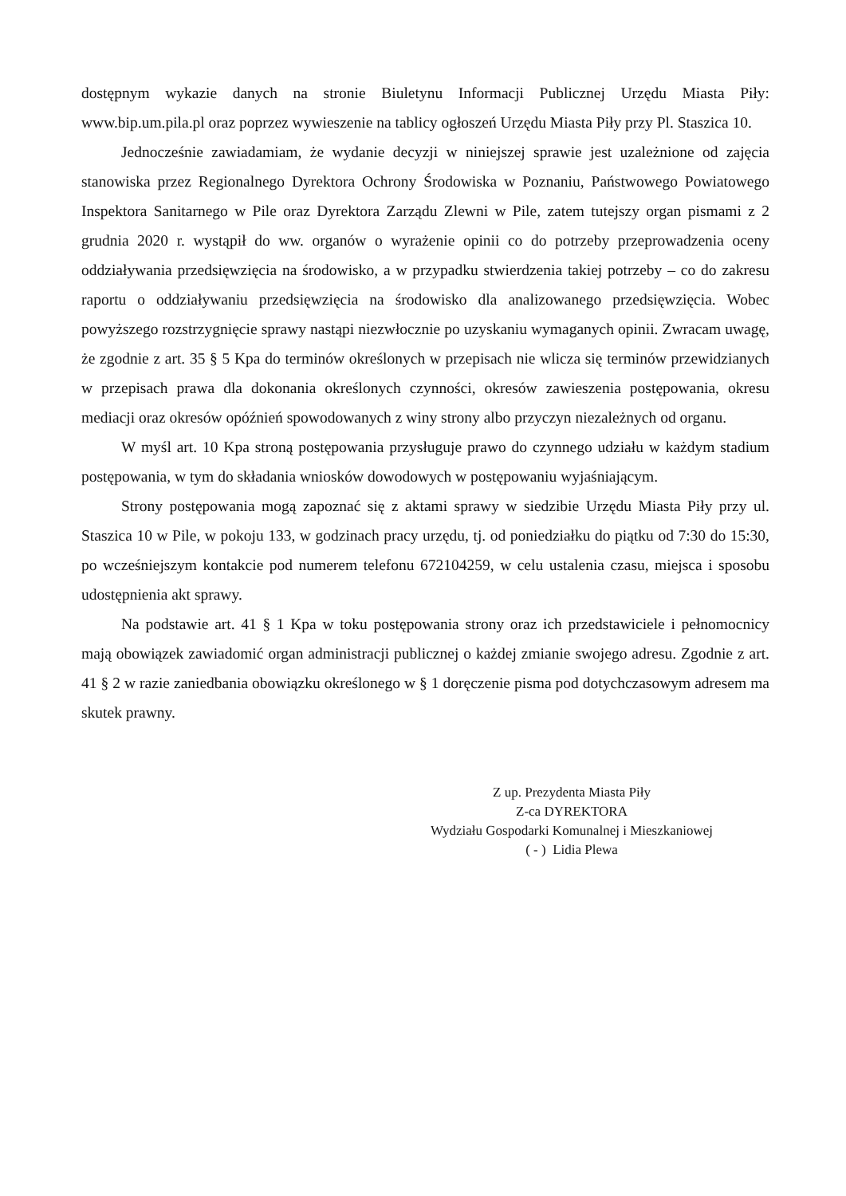dostępnym wykazie danych na stronie Biuletynu Informacji Publicznej Urzędu Miasta Piły: www.bip.um.pila.pl oraz poprzez wywieszenie na tablicy ogłoszeń Urzędu Miasta Piły przy Pl. Staszica 10.
Jednocześnie zawiadamiam, że wydanie decyzji w niniejszej sprawie jest uzależnione od zajęcia stanowiska przez Regionalnego Dyrektora Ochrony Środowiska w Poznaniu, Państwowego Powiatowego Inspektora Sanitarnego w Pile oraz Dyrektora Zarządu Zlewni w Pile, zatem tutejszy organ pismami z 2 grudnia 2020 r. wystąpił do ww. organów o wyrażenie opinii co do potrzeby przeprowadzenia oceny oddziaływania przedsięwzięcia na środowisko, a w przypadku stwierdzenia takiej potrzeby – co do zakresu raportu o oddziaływaniu przedsięwzięcia na środowisko dla analizowanego przedsięwzięcia. Wobec powyższego rozstrzygnięcie sprawy nastąpi niezwłocznie po uzyskaniu wymaganych opinii. Zwracam uwagę, że zgodnie z art. 35 § 5 Kpa do terminów określonych w przepisach nie wlicza się terminów przewidzianych w przepisach prawa dla dokonania określonych czynności, okresów zawieszenia postępowania, okresu mediacji oraz okresów opóźnień spowodowanych z winy strony albo przyczyn niezależnych od organu.
W myśl art. 10 Kpa stroną postępowania przysługuje prawo do czynnego udziału w każdym stadium postępowania, w tym do składania wniosków dowodowych w postępowaniu wyjaśniającym.
Strony postępowania mogą zapoznać się z aktami sprawy w siedzibie Urzędu Miasta Piły przy ul. Staszica 10 w Pile, w pokoju 133, w godzinach pracy urzędu, tj. od poniedziałku do piątku od 7:30 do 15:30, po wcześniejszym kontakcie pod numerem telefonu 672104259, w celu ustalenia czasu, miejsca i sposobu udostępnienia akt sprawy.
Na podstawie art. 41 § 1 Kpa w toku postępowania strony oraz ich przedstawiciele i pełnomocnicy mają obowiązek zawiadomić organ administracji publicznej o każdej zmianie swojego adresu. Zgodnie z art. 41 § 2 w razie zaniedbania obowiązku określonego w § 1 doręczenie pisma pod dotychczasowym adresem ma skutek prawny.
Z up. Prezydenta Miasta Piły
Z-ca DYREKTORA
Wydziału Gospodarki Komunalnej i Mieszkaniowej
( - ) Lidia Plewa